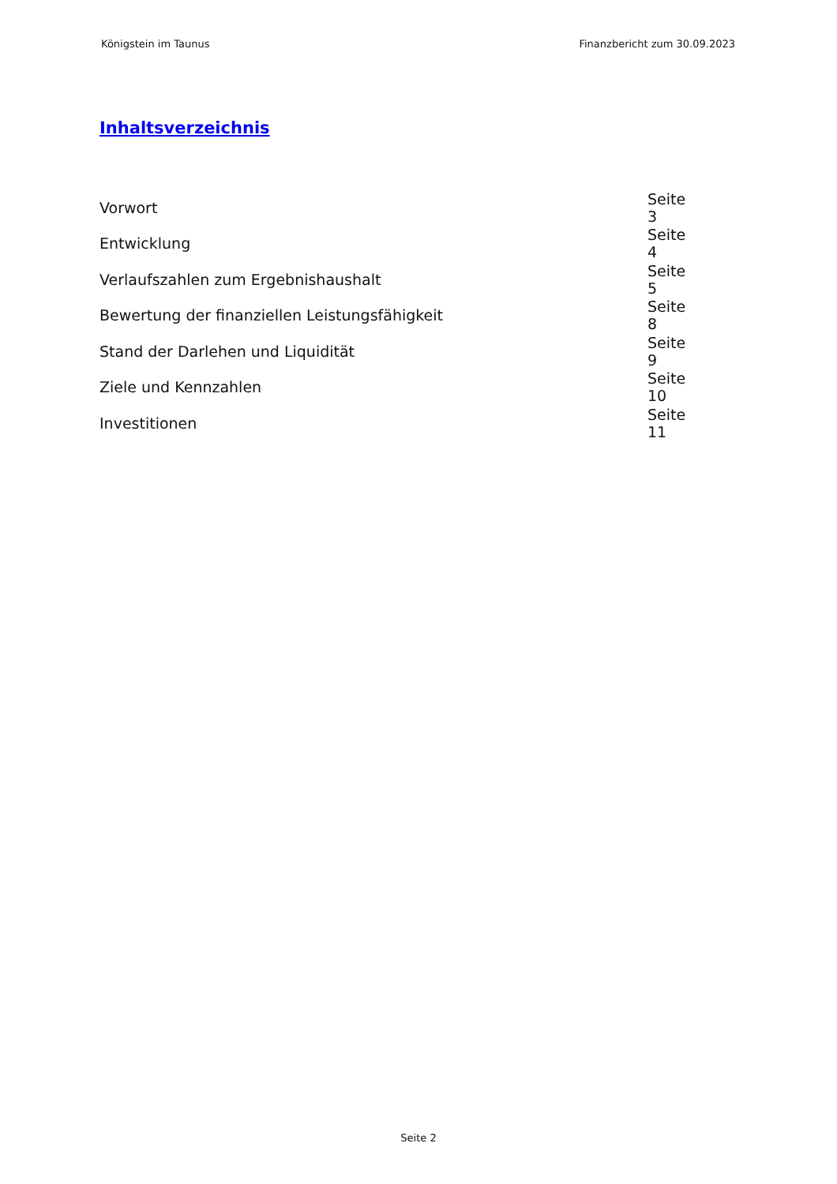Königstein im Taunus Finanzbericht zum 30.09.2023
Inhaltsverzeichnis
| Vorwort | Seite 3 |
| Entwicklung | Seite 4 |
| Verlaufszahlen zum Ergebnishaushalt | Seite 5 |
| Bewertung der finanziellen Leistungsfähigkeit | Seite 8 |
| Stand der Darlehen und Liquidität | Seite 9 |
| Ziele und Kennzahlen | Seite 10 |
| Investitionen | Seite 11 |
Seite 2